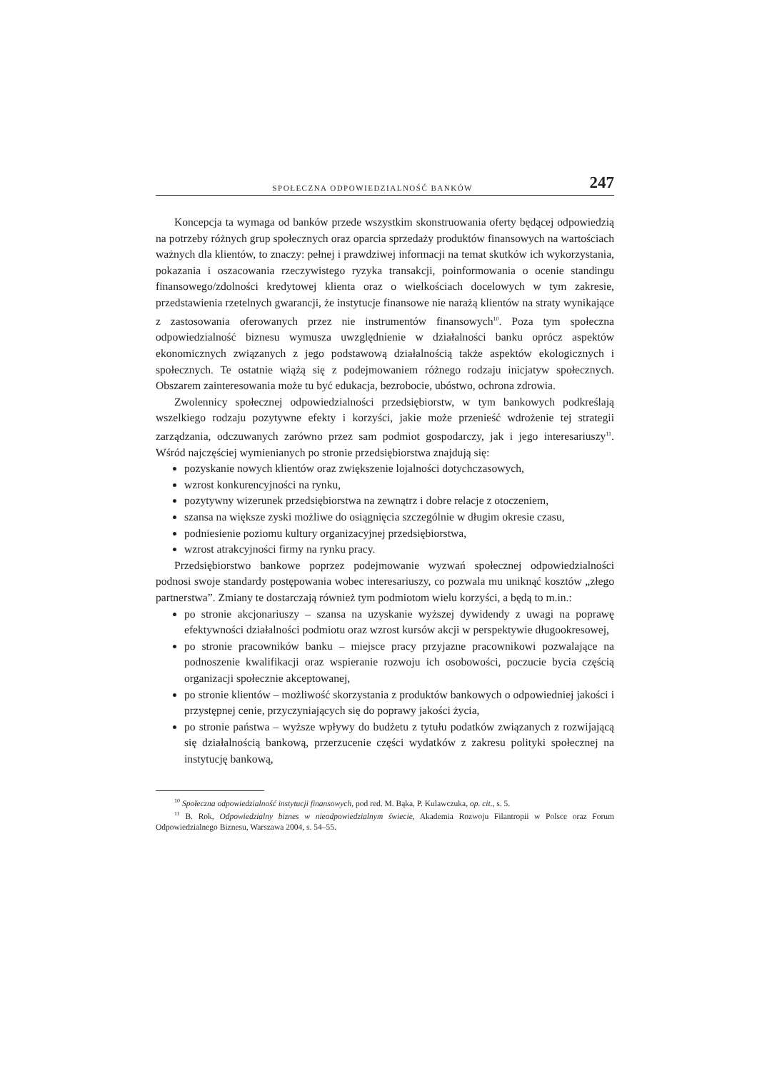SPOŁECZNA ODPOWIEDZIALNOŚĆ BANKÓW 247
Koncepcja ta wymaga od banków przede wszystkim skonstruowania oferty będącej odpowiedzią na potrzeby różnych grup społecznych oraz oparcia sprzedaży produktów finansowych na wartościach ważnych dla klientów, to znaczy: pełnej i prawdziwej informacji na temat skutków ich wykorzystania, pokazania i oszacowania rzeczywistego ryzyka transakcji, poinformowania o ocenie standingu finansowego/zdolności kredytowej klienta oraz o wielkościach docelowych w tym zakresie, przedstawienia rzetelnych gwarancji, że instytucje finansowe nie narażą klientów na straty wynikające z zastosowania oferowanych przez nie instrumentów finansowych<sup>10</sup>. Poza tym społeczna odpowiedzialność biznesu wymusza uwzględnienie w działalności banku oprócz aspektów ekonomicznych związanych z jego podstawową działalnością także aspektów ekologicznych i społecznych. Te ostatnie wiążą się z podejmowaniem różnego rodzaju inicjatyw społecznych. Obszarem zainteresowania może tu być edukacja, bezrobocie, ubóstwo, ochrona zdrowia.
Zwolennicy społecznej odpowiedzialności przedsiębiorstw, w tym bankowych podkreślają wszelkiego rodzaju pozytywne efekty i korzyści, jakie może przenieść wdrożenie tej strategii zarządzania, odczuwanych zarówno przez sam podmiot gospodarczy, jak i jego interesariuszy<sup>11</sup>. Wśród najczęściej wymienianych po stronie przedsiębiorstwa znajdują się:
pozyskanie nowych klientów oraz zwiększenie lojalności dotychczasowych,
wzrost konkurencyjności na rynku,
pozytywny wizerunek przedsiębiorstwa na zewnątrz i dobre relacje z otoczeniem,
szansa na większe zyski możliwe do osiągnięcia szczególnie w długim okresie czasu,
podniesienie poziomu kultury organizacyjnej przedsiębiorstwa,
wzrost atrakcyjności firmy na rynku pracy.
Przedsiębiorstwo bankowe poprzez podejmowanie wyzwań społecznej odpowiedzialności podnosi swoje standardy postępowania wobec interesariuszy, co pozwala mu uniknąć kosztów „złego partnerstwa”. Zmiany te dostarczają również tym podmiotom wielu korzyści, a będą to m.in.:
po stronie akcjonariuszy – szansa na uzyskanie wyższej dywidendy z uwagi na poprawę efektywności działalności podmiotu oraz wzrost kursów akcji w perspektywie długookresowej,
po stronie pracowników banku – miejsce pracy przyjazne pracownikowi pozwalające na podnoszenie kwalifikacji oraz wspieranie rozwoju ich osobowości, poczucie bycia częścią organizacji społecznie akceptowanej,
po stronie klientów – możliwość skorzystania z produktów bankowych o odpowiedniej jakości i przystępnej cenie, przyczyniających się do poprawy jakości życia,
po stronie państwa – wyższe wpływy do budżetu z tytułu podatków związanych z rozwijającą się działalnością bankową, przerzucenie części wydatków z zakresu polityki społecznej na instytucję bankową,
<sup>10</sup> Społeczna odpowiedzialność instytucji finansowych, pod red. M. Bąka, P. Kulawczuka, op. cit., s. 5.
<sup>11</sup> B. Rok, Odpowiedzialny biznes w nieodpowiedzialnym świecie, Akademia Rozwoju Filantropii w Polsce oraz Forum Odpowiedzialnego Biznesu, Warszawa 2004, s. 54–55.